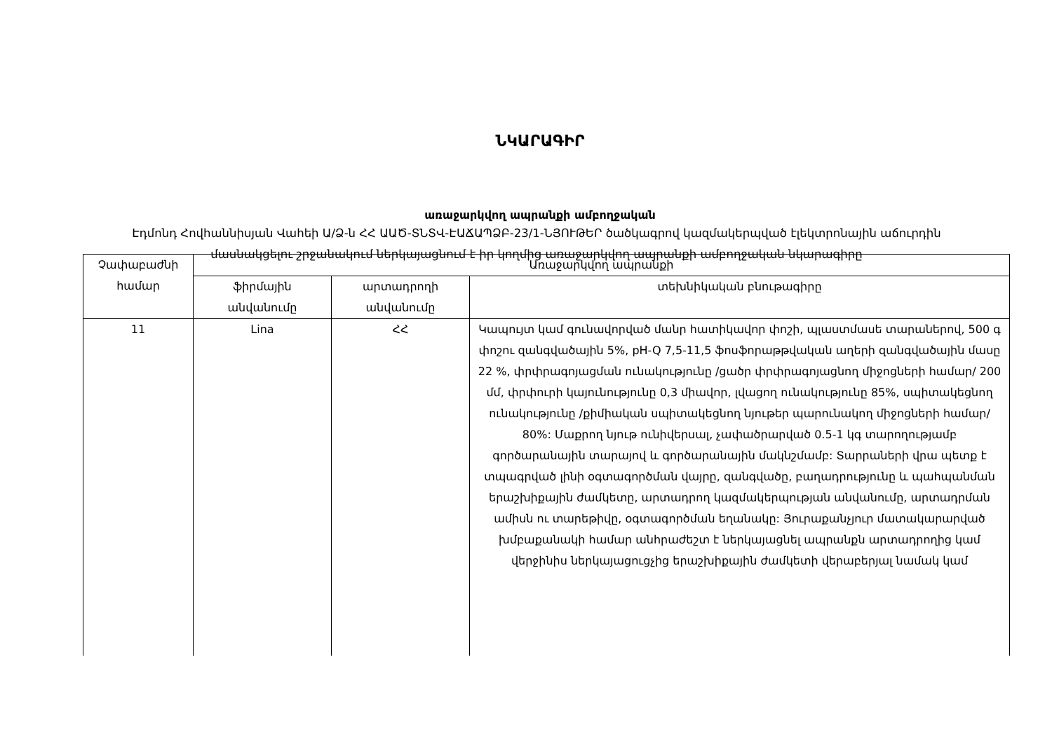ՆԿԱՐԱԳԻՐ
առաջարկվող ապրանքի ամբողջական
Էդմոնդ Հովհաննիսյան Վահեի Ա/Ձ-ն ՀՀ ԱԱԾ-ՏՆՏՎ-ԷԱՃԱՊՁԲ-23/1-ՆՅՈՒԹԵՐ ծածկագրով կազմակերպված էլեկտրոնային աճուրդին մասնակցելու շրջանակում ներկայացնում է իր կողմից առաջարկվող ապրանքի ամբողջական նկարագիրը
| Չափաբաժնի համար | Առաջարկվող ապրանքի | | |
| --- | --- | --- | --- |
| | ֆիրմային անվանումը | արտադրողի անվանումը | տեխնիկական բնութագիրը |
| 11 | Lina | ՀՀ | Կապույտ կամ գունավորված մանր հատիկավոր փոշի, պլաստմասե տարաներով, 500 գ փոշու զանգվածային 5%, pH-Q 7,5-11,5 ֆոսֆորաթթվական աղերի զանգվածային մասը 22 %, փրփրագոյացման ունակությունը /ցածր փրփրագոյացնող միջոցների համար/ 200 մմ, փրփուրի կայունությունը 0,3 միավոր, լվացող ունակությունը 85%, սպիտակեցնող ունակությունը /քիմիական սպիտակեցնող նյութեր պարունակող միջոցների համար/ 80%: Մաքրող նյութ ունիվերսալ, չափածրարված 0.5-1 կգ տարողությամբ գործարանային տարայով և գործարանային մակնշմամբ: Տարրաների վրա պետք է տպագրված լինի օգտագործման վայրը, զանգվածը, բաղադրությունը և պահպանման երաշխիքային ժամկետը, արտադրող կազմակերպության անվանումը, արտադրման ամիսն ու տարեթիվը, օգտագործման եղանակը: Յուրաքանչյուր մատակարարված խմբաքանակի համար անհրաժեշտ է ներկայացնել ապրանքն արտադրողից կամ վերջինիս ներկայացուցչից երաշխիքային ժամկետի վերաբերյալ նամակ կամ |